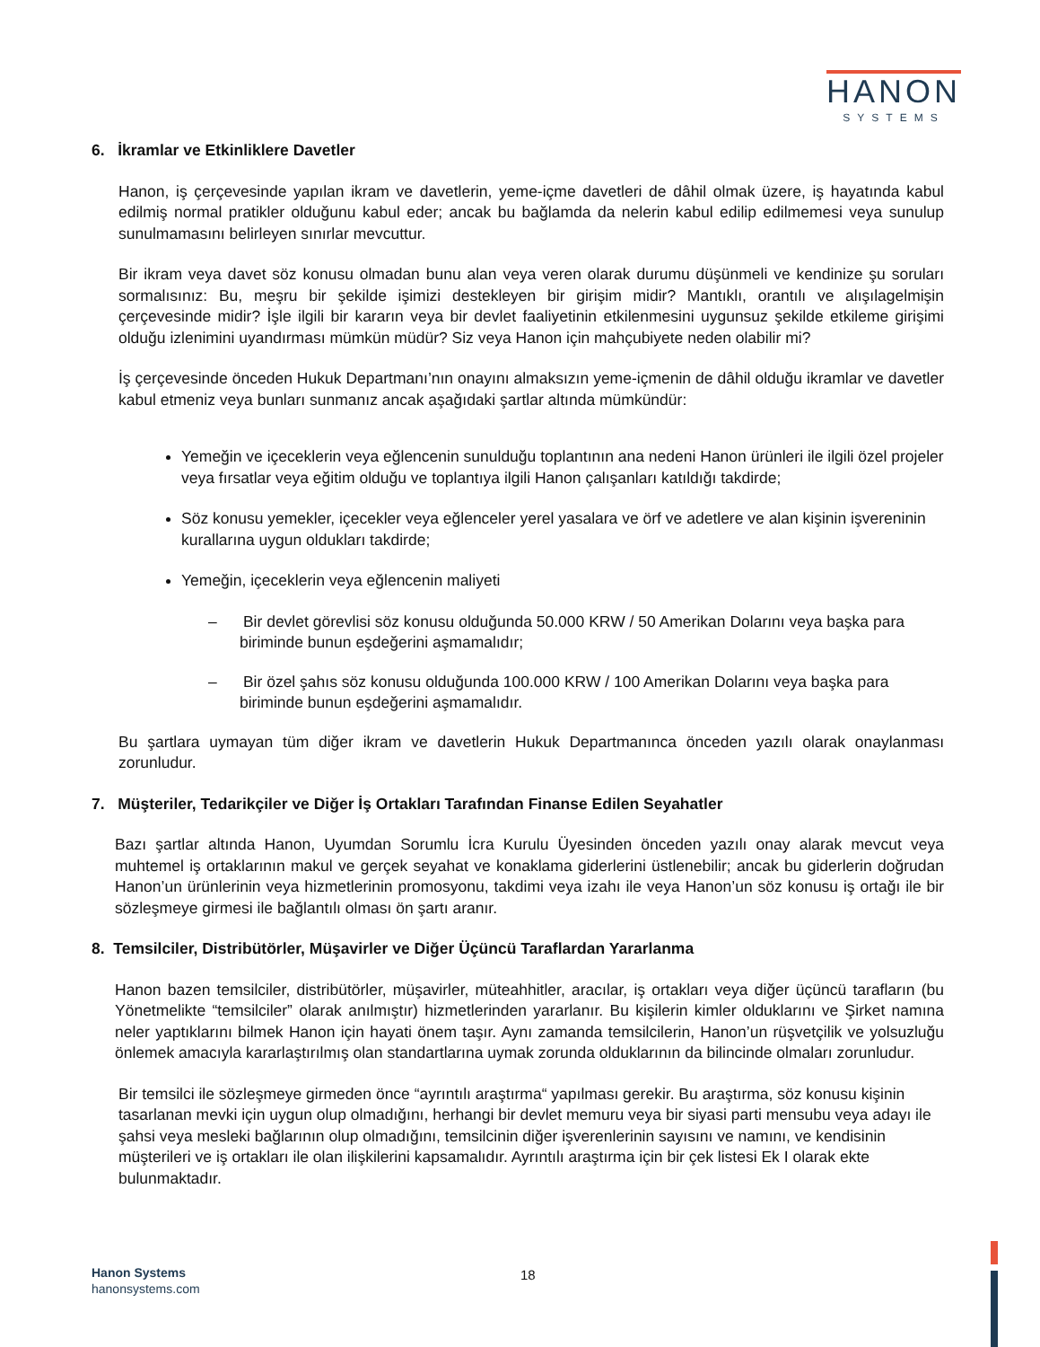HANON
SYSTEMS
6. İkramlar ve Etkinliklere Davetler
Hanon, iş çerçevesinde yapılan ikram ve davetlerin, yeme-içme davetleri de dâhil olmak üzere, iş hayatında kabul edilmiş normal pratikler olduğunu kabul eder; ancak bu bağlamda da nelerin kabul edilip edilmemesi veya sunulup sunulmamasını belirleyen sınırlar mevcuttur.
Bir ikram veya davet söz konusu olmadan bunu alan veya veren olarak durumu düşünmeli ve kendinize şu soruları sormalısınız: Bu, meşru bir şekilde işimizi destekleyen bir girişim midir? Mantıklı, orantılı ve alışılagelmişin çerçevesinde midir? İşle ilgili bir kararın veya bir devlet faaliyetinin etkilenmesini uygunsuz şekilde etkileme girişimi olduğu izlenimini uyandırması mümkün müdür? Siz veya Hanon için mahçubiyete neden olabilir mi?
İş çerçevesinde önceden Hukuk Departmanı’nın onayını almaksızın yeme-içmenin de dâhil olduğu ikramlar ve davetler kabul etmeniz veya bunları sunmanız ancak aşağıdaki şartlar altında mümkündür:
Yemeğin ve içeceklerin veya eğlencenin sunulduğu toplantının ana nedeni Hanon ürünleri ile ilgili özel projeler veya fırsatlar veya eğitim olduğu ve toplantıya ilgili Hanon çalışanları katıldığı takdirde;
Söz konusu yemekler, içecekler veya eğlenceler yerel yasalara ve örf ve adetlere ve alan kişinin işvereninin kurallarına uygun oldukları takdirde;
Yemeğin, içeceklerin veya eğlencenin maliyeti
– Bir devlet görevlisi söz konusu olduğunda 50.000 KRW / 50 Amerikan Dolarını veya başka para biriminde bunun eşdeğerini aşmamalıdır;
– Bir özel şahıs söz konusu olduğunda 100.000 KRW / 100 Amerikan Dolarını veya başka para biriminde bunun eşdeğerini aşmamalıdır.
Bu şartlara uymayan tüm diğer ikram ve davetlerin Hukuk Departmanınca önceden yazılı olarak onaylanması zorunludur.
7. Müşteriler, Tedarikçiler ve Diğer İş Ortakları Tarafından Finanse Edilen Seyahatler
Bazı şartlar altında Hanon, Uyumdan Sorumlu İcra Kurulu Üyesinden önceden yazılı onay alarak mevcut veya muhtemel iş ortaklarının makul ve gerçek seyahat ve konaklama giderlerini üstlenebilir; ancak bu giderlerin doğrudan Hanon’un ürünlerinin veya hizmetlerinin promosyonu, takdimi veya izahı ile veya Hanon’un söz konusu iş ortağı ile bir sözleşmeye girmesi ile bağlantılı olması ön şartı aranır.
8. Temsilciler, Distribütörler, Müşavirler ve Diğer Üçüncü Taraflardan Yararlanma
Hanon bazen temsilciler, distribütörler, müşavirler, müteahhitler, aracılar, iş ortakları veya diğer üçüncü tarafların (bu Yönetmelikte “temsilciler” olarak anılmıştır) hizmetlerinden yararlanır. Bu kişilerin kimler olduklarını ve Şirket namına neler yaptıklarını bilmek Hanon için hayati önem taşır. Aynı zamanda temsilcilerin, Hanon’un rüşvetçilik ve yolsuzluğu önlemek amacıyla kararlaştırılmış olan standartlarına uymak zorunda olduklarının da bilincinde olmaları zorunludur.
Bir temsilci ile sözleşmeye girmeden önce “ayrıntılı araştırma“ yapılması gerekir. Bu araştırma, söz konusu kişinin tasarlanan mevki için uygun olup olmadığını, herhangi bir devlet memuru veya bir siyasi parti mensubu veya adayı ile şahsi veya mesleki bağlarının olup olmadığını, temsilcinin diğer işverenlerinin sayısını ve namını, ve kendisinin müşterileri ve iş ortakları ile olan ilişkilerini kapsamalıdır. Ayrıntılı araştırma için bir çek listesi Ek I olarak ekte bulunmaktadır.
Hanon Systems
hanonsystems.com
18